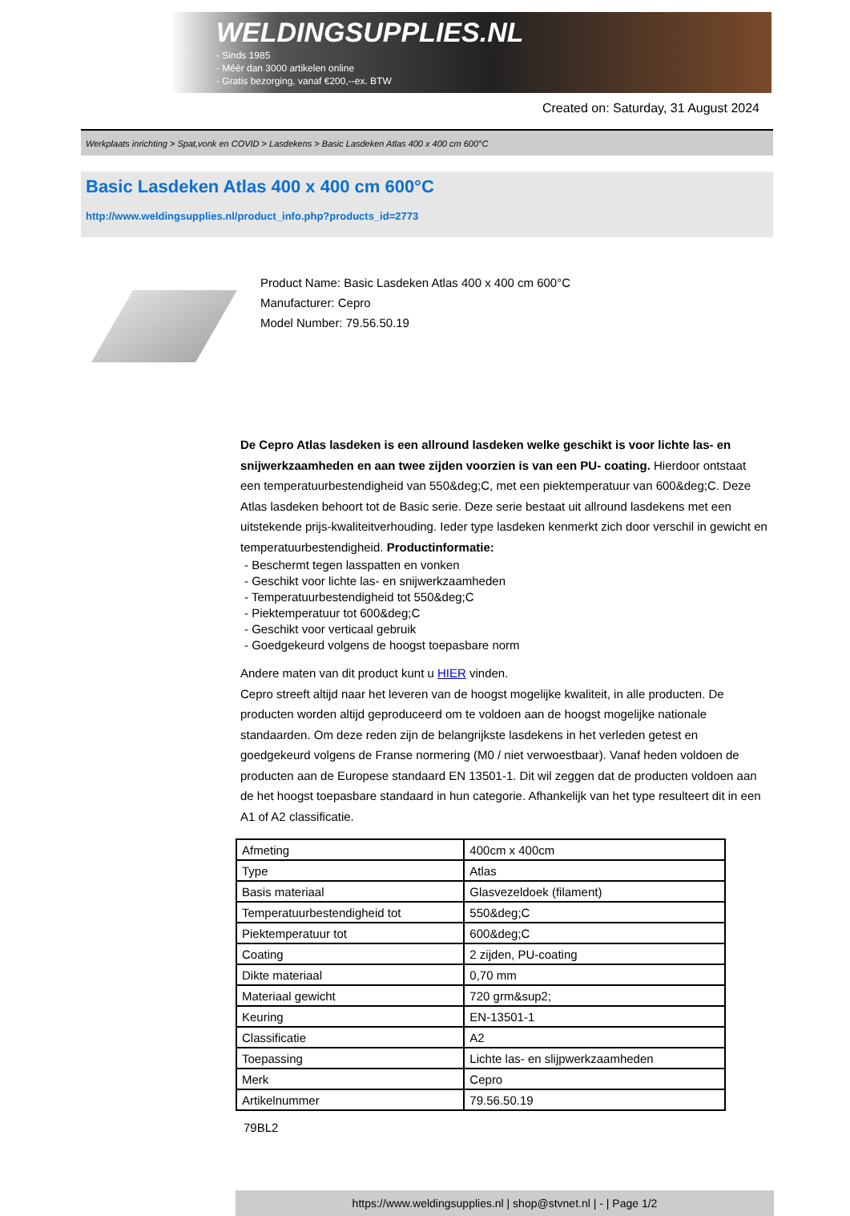WELDINGSUPPLIES.NL
- Sinds 1985
- Méér dan 3000 artikelen online
- Gratis bezorging, vanaf €200,--ex. BTW
Created on: Saturday, 31 August 2024
Werkplaats inrichting > Spat,vonk en COVID > Lasdekens > Basic Lasdeken Atlas 400 x 400 cm 600°C
Basic Lasdeken Atlas 400 x 400 cm 600°C
http://www.weldingsupplies.nl/product_info.php?products_id=2773
Product Name: Basic Lasdeken Atlas 400 x 400 cm 600°C
Manufacturer: Cepro
Model Number: 79.56.50.19
De Cepro Atlas lasdeken is een allround lasdeken welke geschikt is voor lichte las- en snijwerkzaamheden en aan twee zijden voorzien is van een PU- coating. Hierdoor ontstaat een temperatuurbestendigheid van 550&deg;C, met een piektemperatuur van 600&deg;C. Deze Atlas lasdeken behoort tot de Basic serie. Deze serie bestaat uit allround lasdekens met een uitstekende prijs-kwaliteitverhouding. Ieder type lasdeken kenmerkt zich door verschil in gewicht en temperatuurbestendigheid. Productinformatie:
- Beschermt tegen lasspatten en vonken
- Geschikt voor lichte las- en snijwerkzaamheden
- Temperatuurbestendigheid tot 550&deg;C
- Piektemperatuur tot 600&deg;C
- Geschikt voor verticaal gebruik
- Goedgekeurd volgens de hoogst toepasbare norm
Andere maten van dit product kunt u HIER vinden.
Cepro streeft altijd naar het leveren van de hoogst mogelijke kwaliteit, in alle producten. De producten worden altijd geproduceerd om te voldoen aan de hoogst mogelijke nationale standaarden. Om deze reden zijn de belangrijkste lasdekens in het verleden getest en goedgekeurd volgens de Franse normering (M0 / niet verwoestbaar). Vanaf heden voldoen de producten aan de Europese standaard EN 13501-1. Dit wil zeggen dat de producten voldoen aan de het hoogst toepasbare standaard in hun categorie. Afhankelijk van het type resulteert dit in een A1 of A2 classificatie.
| Afmeting | 400cm x 400cm |
| Type | Atlas |
| Basis materiaal | Glasvezeldoek (filament) |
| Temperatuurbestendigheid tot | 550&deg;C |
| Piektemperatuur tot | 600&deg;C |
| Coating | 2 zijden, PU-coating |
| Dikte materiaal | 0,70 mm |
| Materiaal gewicht | 720 grm&sup2; |
| Keuring | EN-13501-1 |
| Classificatie | A2 |
| Toepassing | Lichte las- en slijpwerkzaamheden |
| Merk | Cepro |
| Artikelnummer | 79.56.50.19 |
79BL2
https://www.weldingsupplies.nl | shop@stvnet.nl | - | Page 1/2